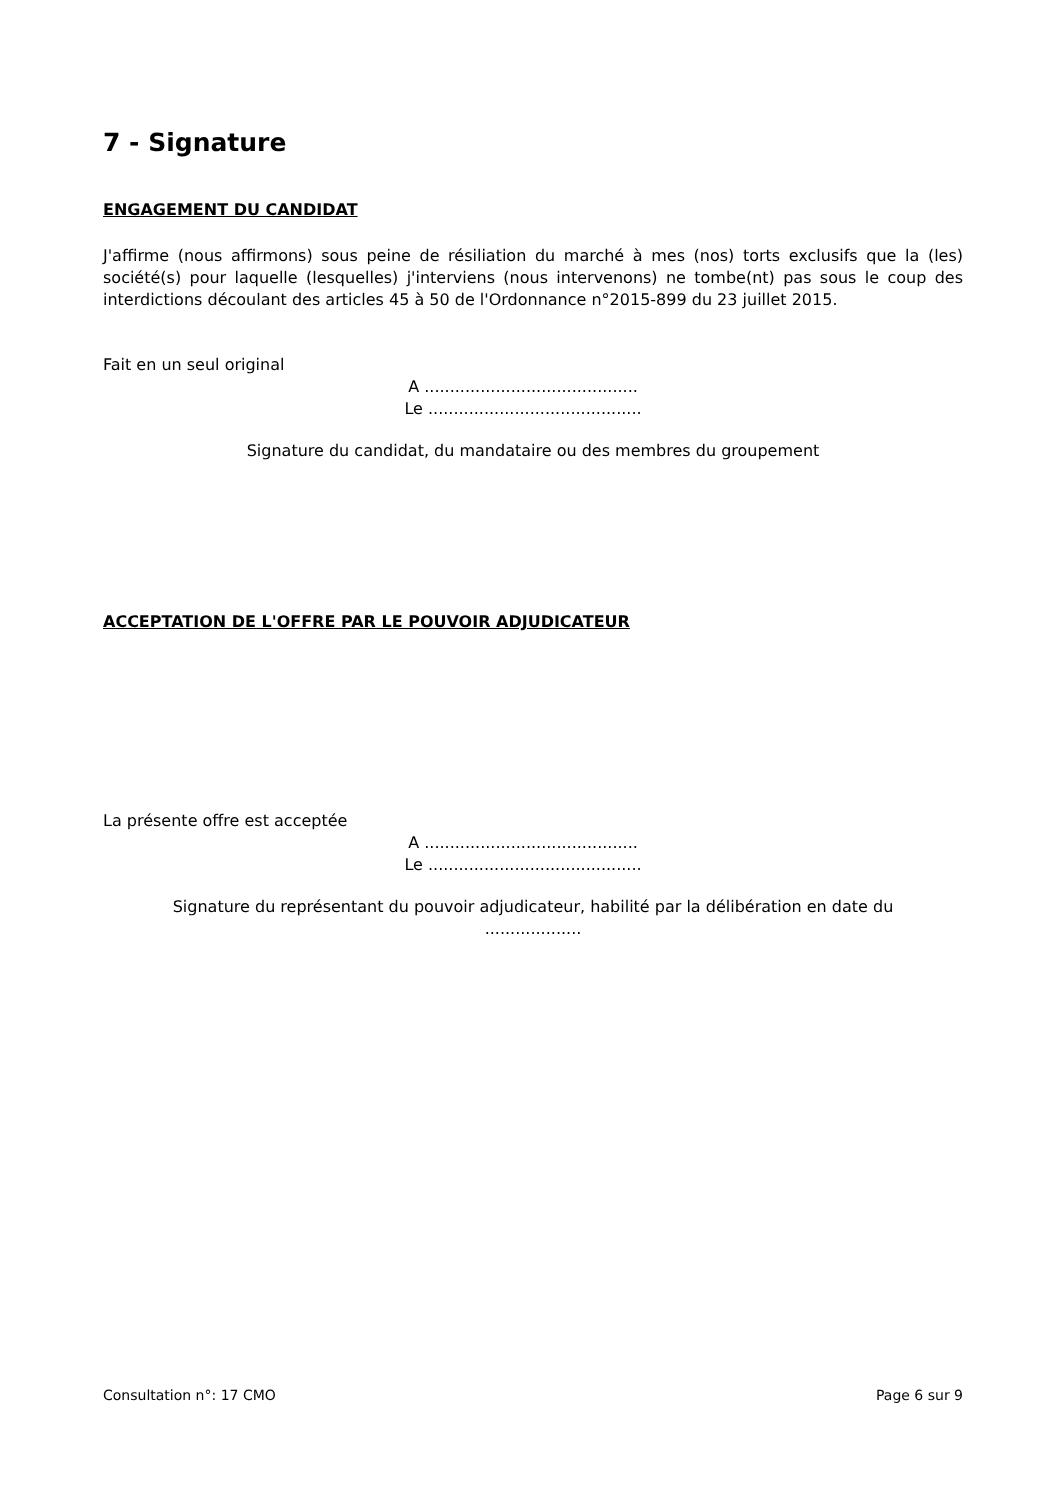7 - Signature
ENGAGEMENT DU CANDIDAT
J'affirme (nous affirmons) sous peine de résiliation du marché à mes (nos) torts exclusifs que la (les) société(s) pour laquelle (lesquelles) j'interviens (nous intervenons) ne tombe(nt) pas sous le coup des interdictions découlant des articles 45 à 50 de l'Ordonnance n°2015-899 du 23 juillet 2015.
Fait en un seul original
A ..........................................
Le ..........................................
Signature du candidat, du mandataire ou des membres du groupement
ACCEPTATION DE L'OFFRE PAR LE POUVOIR ADJUDICATEUR
La présente offre est acceptée
A ..........................................
Le ..........................................
Signature du représentant du pouvoir adjudicateur, habilité par la délibération en date du
...................
Consultation n°: 17 CMO Page 6 sur 9